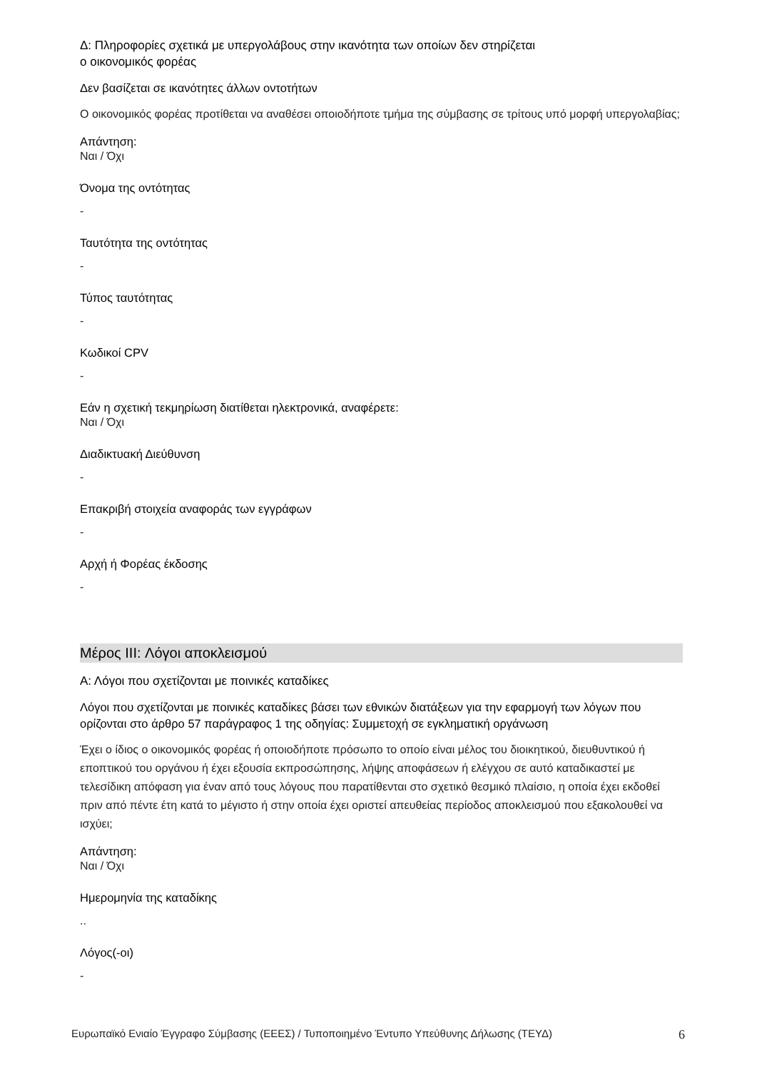Δ: Πληροφορίες σχετικά με υπεργολάβους στην ικανότητα των οποίων δεν στηρίζεται
ο οικονομικός φορέας
Δεν βασίζεται σε ικανότητες άλλων οντοτήτων
Ο οικονομικός φορέας προτίθεται να αναθέσει οποιοδήποτε τμήμα της σύμβασης σε τρίτους υπό μορφή υπεργολαβίας;
Απάντηση:
Ναι / Όχι
Όνομα της οντότητας
-
Ταυτότητα της οντότητας
-
Τύπος ταυτότητας
-
Κωδικοί CPV
-
Εάν η σχετική τεκμηρίωση διατίθεται ηλεκτρονικά, αναφέρετε:
Ναι / Όχι
Διαδικτυακή Διεύθυνση
-
Επακριβή στοιχεία αναφοράς των εγγράφων
-
Αρχή ή Φορέας έκδοσης
-
Μέρος III: Λόγοι αποκλεισμού
Α: Λόγοι που σχετίζονται με ποινικές καταδίκες
Λόγοι που σχετίζονται με ποινικές καταδίκες βάσει των εθνικών διατάξεων για την εφαρμογή των λόγων που ορίζονται στο άρθρο 57 παράγραφος 1 της οδηγίας: Συμμετοχή σε εγκληματική οργάνωση
Έχει ο ίδιος ο οικονομικός φορέας ή οποιοδήποτε πρόσωπο το οποίο είναι μέλος του διοικητικού, διευθυντικού ή εποπτικού του οργάνου ή έχει εξουσία εκπροσώπησης, λήψης αποφάσεων ή ελέγχου σε αυτό καταδικαστεί με τελεσίδικη απόφαση για έναν από τους λόγους που παρατίθενται στο σχετικό θεσμικό πλαίσιο, η οποία έχει εκδοθεί πριν από πέντε έτη κατά το μέγιστο ή στην οποία έχει οριστεί απευθείας περίοδος αποκλεισμού που εξακολουθεί να ισχύει;
Απάντηση:
Ναι / Όχι
Ημερομηνία της καταδίκης
..
Λόγος(-οι)
-
Ευρωπαϊκό Ενιαίο Έγγραφο Σύμβασης (ΕΕΕΣ) / Τυποποιημένο Έντυπο Υπεύθυνης Δήλωσης (ΤΕΥΔ) 6